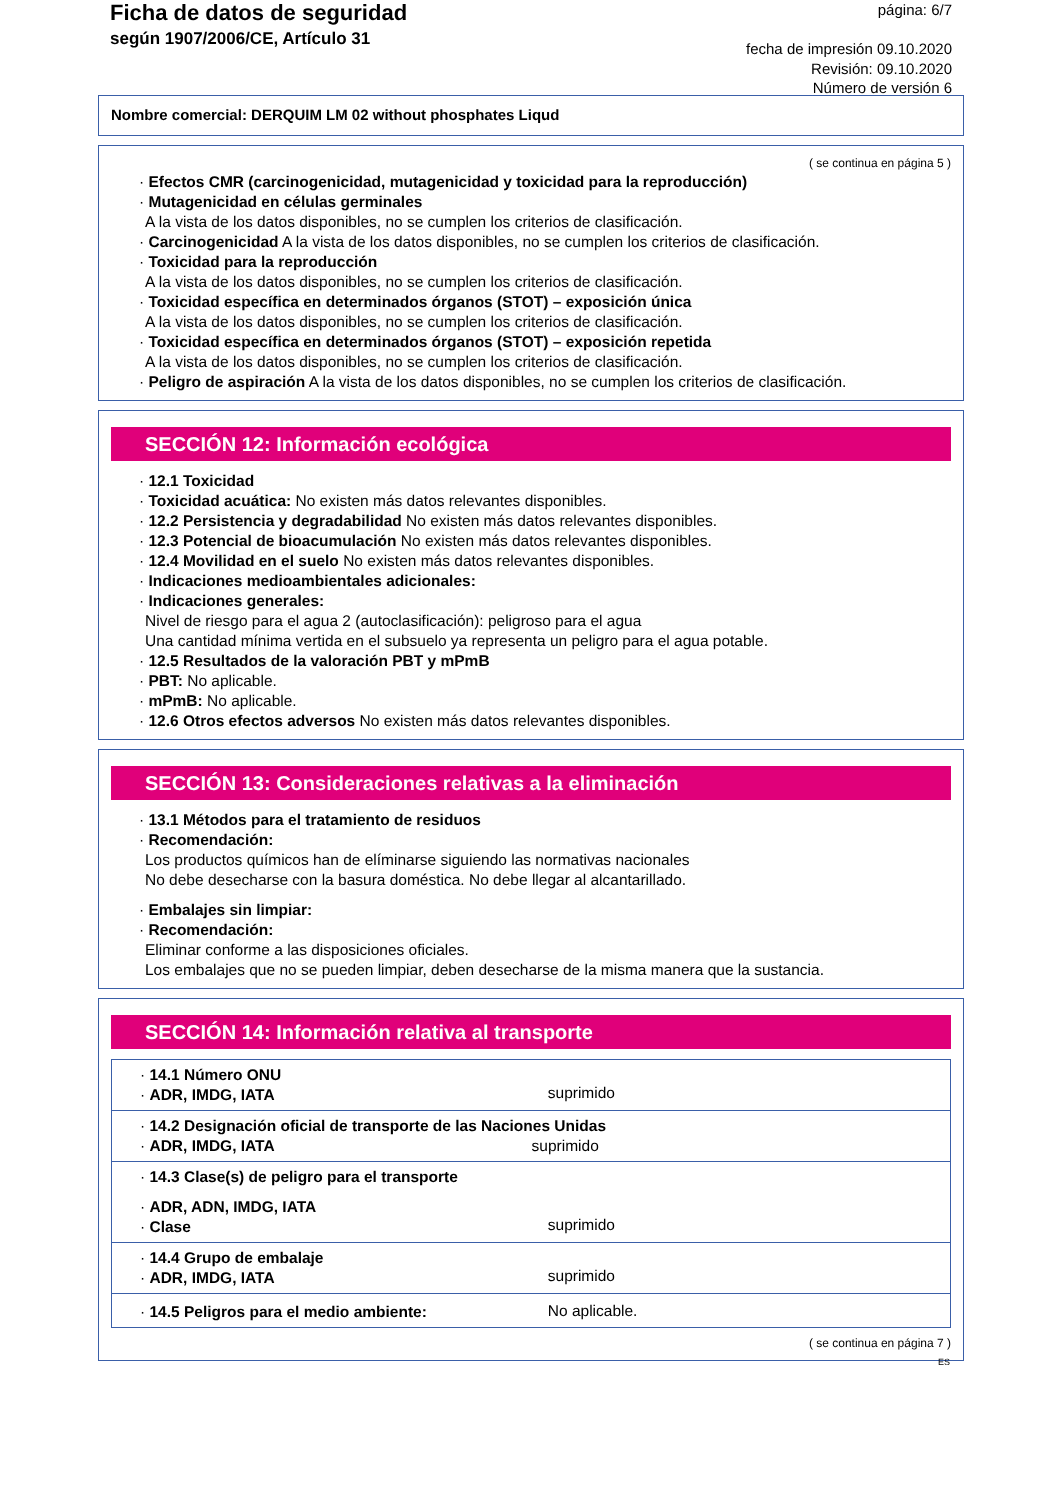Ficha de datos de seguridad
según 1907/2006/CE, Artículo 31
página: 6/7
fecha de impresión 09.10.2020
Revisión: 09.10.2020
Número de versión 6
Nombre comercial: DERQUIM LM 02 without phosphates Liqud
( se continua en página 5 )
· Efectos CMR (carcinogenicidad, mutagenicidad y toxicidad para la reproducción)
· Mutagenicidad en células germinales
A la vista de los datos disponibles, no se cumplen los criterios de clasificación.
· Carcinogenicidad A la vista de los datos disponibles, no se cumplen los criterios de clasificación.
· Toxicidad para la reproducción
A la vista de los datos disponibles, no se cumplen los criterios de clasificación.
· Toxicidad específica en determinados órganos (STOT) – exposición única
A la vista de los datos disponibles, no se cumplen los criterios de clasificación.
· Toxicidad específica en determinados órganos (STOT) – exposición repetida
A la vista de los datos disponibles, no se cumplen los criterios de clasificación.
· Peligro de aspiración A la vista de los datos disponibles, no se cumplen los criterios de clasificación.
SECCIÓN 12: Información ecológica
· 12.1 Toxicidad
· Toxicidad acuática: No existen más datos relevantes disponibles.
· 12.2 Persistencia y degradabilidad No existen más datos relevantes disponibles.
· 12.3 Potencial de bioacumulación No existen más datos relevantes disponibles.
· 12.4 Movilidad en el suelo No existen más datos relevantes disponibles.
· Indicaciones medioambientales adicionales:
· Indicaciones generales:
Nivel de riesgo para el agua 2 (autoclasificación): peligroso para el agua
Una cantidad mínima vertida en el subsuelo ya representa un peligro para el agua potable.
· 12.5 Resultados de la valoración PBT y mPmB
· PBT: No aplicable.
· mPmB: No aplicable.
· 12.6 Otros efectos adversos No existen más datos relevantes disponibles.
SECCIÓN 13: Consideraciones relativas a la eliminación
· 13.1 Métodos para el tratamiento de residuos
· Recomendación:
Los productos químicos han de elíminarse siguiendo las normativas nacionales
No debe desecharse con la basura doméstica. No debe llegar al alcantarillado.
· Embalajes sin limpiar:
· Recomendación:
Eliminar conforme a las disposiciones oficiales.
Los embalajes que no se pueden limpiar, deben desecharse de la misma manera que la sustancia.
SECCIÓN 14: Información relativa al transporte
| · 14.1 Número ONU · ADR, IMDG, IATA | suprimido |
| · 14.2 Designación oficial de transporte de las Naciones Unidas · ADR, IMDG, IATA suprimido | |
| · 14.3 Clase(s) de peligro para el transporte · ADR, ADN, IMDG, IATA · Clase | suprimido |
| · 14.4 Grupo de embalaje · ADR, IMDG, IATA | suprimido |
| · 14.5 Peligros para el medio ambiente: | No aplicable. |
( se continua en página 7 )
ES